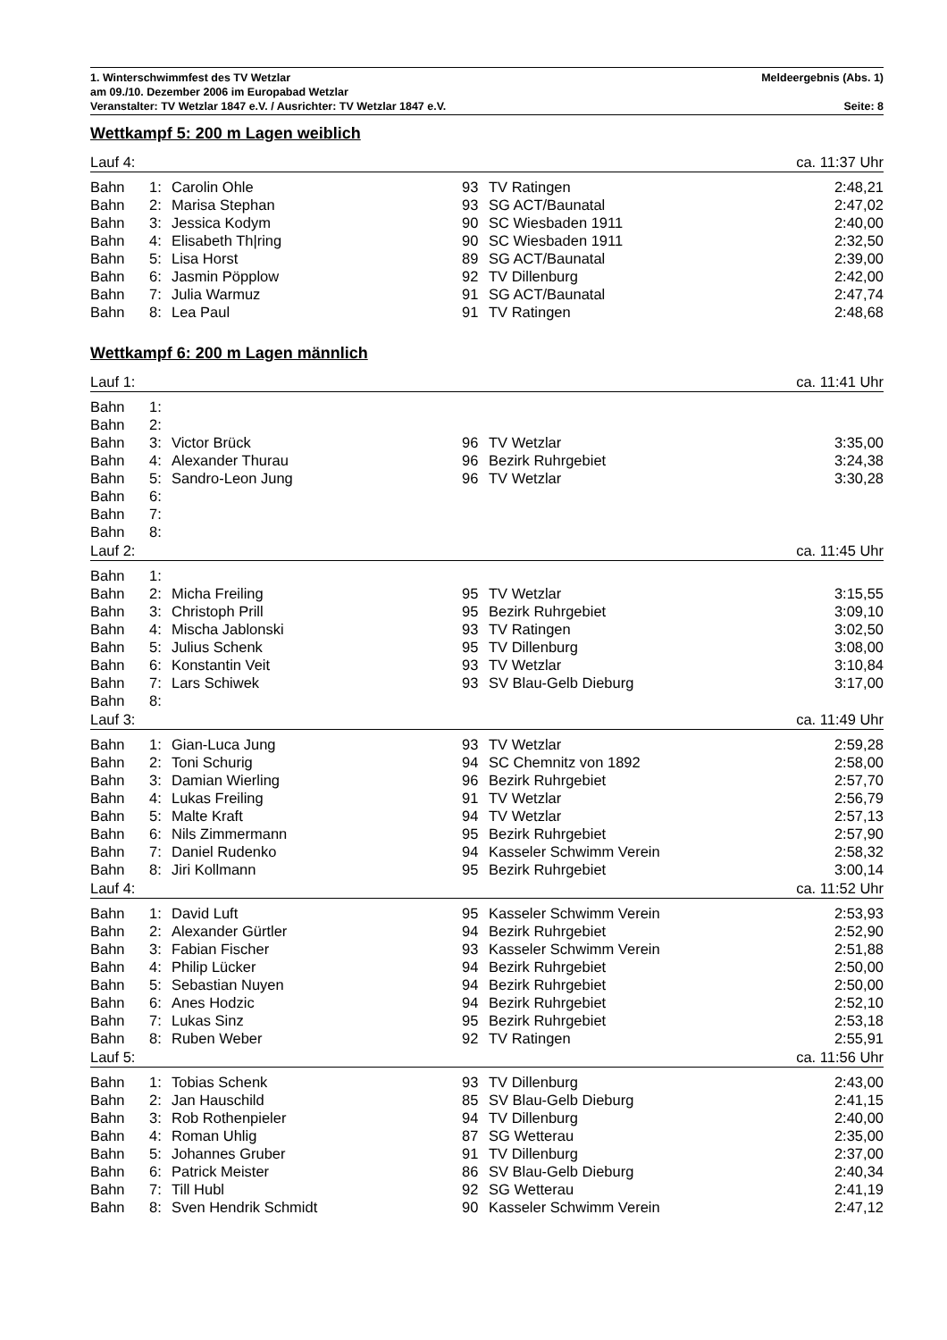1. Winterschwimmfest des TV Wetzlar Meldeergebnis (Abs. 1)
am 09./10. Dezember 2006 im Europabad Wetzlar
Veranstalter: TV Wetzlar 1847 e.V. / Ausrichter: TV Wetzlar 1847 e.V. Seite: 8
Wettkampf 5: 200 m Lagen weiblich
| Lauf 4: | | | | | ca. 11:37 Uhr |
| Bahn | 1: | Carolin Ohle | 93 | TV Ratingen | 2:48,21 |
| Bahn | 2: | Marisa Stephan | 93 | SG ACT/Baunatal | 2:47,02 |
| Bahn | 3: | Jessica Kodym | 90 | SC Wiesbaden 1911 | 2:40,00 |
| Bahn | 4: | Elisabeth Th/ring | 90 | SC Wiesbaden 1911 | 2:32,50 |
| Bahn | 5: | Lisa Horst | 89 | SG ACT/Baunatal | 2:39,00 |
| Bahn | 6: | Jasmin Pöpplow | 92 | TV Dillenburg | 2:42,00 |
| Bahn | 7: | Julia Warmuz | 91 | SG ACT/Baunatal | 2:47,74 |
| Bahn | 8: | Lea Paul | 91 | TV Ratingen | 2:48,68 |
Wettkampf 6: 200 m Lagen männlich
| Lauf 1: | | | | | ca. 11:41 Uhr |
| Bahn | 1: | | | | |
| Bahn | 2: | | | | |
| Bahn | 3: | Victor Brück | 96 | TV Wetzlar | 3:35,00 |
| Bahn | 4: | Alexander Thurau | 96 | Bezirk Ruhrgebiet | 3:24,38 |
| Bahn | 5: | Sandro-Leon Jung | 96 | TV Wetzlar | 3:30,28 |
| Bahn | 6: | | | | |
| Bahn | 7: | | | | |
| Bahn | 8: | | | | |
| Lauf 2: | | | | | ca. 11:45 Uhr |
| Bahn | 1: | | | | |
| Bahn | 2: | Micha Freiling | 95 | TV Wetzlar | 3:15,55 |
| Bahn | 3: | Christoph Prill | 95 | Bezirk Ruhrgebiet | 3:09,10 |
| Bahn | 4: | Mischa Jablonski | 93 | TV Ratingen | 3:02,50 |
| Bahn | 5: | Julius Schenk | 95 | TV Dillenburg | 3:08,00 |
| Bahn | 6: | Konstantin Veit | 93 | TV Wetzlar | 3:10,84 |
| Bahn | 7: | Lars Schiwek | 93 | SV Blau-Gelb Dieburg | 3:17,00 |
| Bahn | 8: | | | | |
| Lauf 3: | | | | | ca. 11:49 Uhr |
| Bahn | 1: | Gian-Luca Jung | 93 | TV Wetzlar | 2:59,28 |
| Bahn | 2: | Toni Schurig | 94 | SC Chemnitz von 1892 | 2:58,00 |
| Bahn | 3: | Damian Wierling | 96 | Bezirk Ruhrgebiet | 2:57,70 |
| Bahn | 4: | Lukas Freiling | 91 | TV Wetzlar | 2:56,79 |
| Bahn | 5: | Malte Kraft | 94 | TV Wetzlar | 2:57,13 |
| Bahn | 6: | Nils Zimmermann | 95 | Bezirk Ruhrgebiet | 2:57,90 |
| Bahn | 7: | Daniel Rudenko | 94 | Kasseler Schwimm Verein | 2:58,32 |
| Bahn | 8: | Jiri Kollmann | 95 | Bezirk Ruhrgebiet | 3:00,14 |
| Lauf 4: | | | | | ca. 11:52 Uhr |
| Bahn | 1: | David Luft | 95 | Kasseler Schwimm Verein | 2:53,93 |
| Bahn | 2: | Alexander Gürtler | 94 | Bezirk Ruhrgebiet | 2:52,90 |
| Bahn | 3: | Fabian Fischer | 93 | Kasseler Schwimm Verein | 2:51,88 |
| Bahn | 4: | Philip Lücker | 94 | Bezirk Ruhrgebiet | 2:50,00 |
| Bahn | 5: | Sebastian Nuyen | 94 | Bezirk Ruhrgebiet | 2:50,00 |
| Bahn | 6: | Anes Hodzic | 94 | Bezirk Ruhrgebiet | 2:52,10 |
| Bahn | 7: | Lukas Sinz | 95 | Bezirk Ruhrgebiet | 2:53,18 |
| Bahn | 8: | Ruben Weber | 92 | TV Ratingen | 2:55,91 |
| Lauf 5: | | | | | ca. 11:56 Uhr |
| Bahn | 1: | Tobias Schenk | 93 | TV Dillenburg | 2:43,00 |
| Bahn | 2: | Jan Hauschild | 85 | SV Blau-Gelb Dieburg | 2:41,15 |
| Bahn | 3: | Rob Rothenpieler | 94 | TV Dillenburg | 2:40,00 |
| Bahn | 4: | Roman Uhlig | 87 | SG Wetterau | 2:35,00 |
| Bahn | 5: | Johannes Gruber | 91 | TV Dillenburg | 2:37,00 |
| Bahn | 6: | Patrick Meister | 86 | SV Blau-Gelb Dieburg | 2:40,34 |
| Bahn | 7: | Till Hubl | 92 | SG Wetterau | 2:41,19 |
| Bahn | 8: | Sven Hendrik Schmidt | 90 | Kasseler Schwimm Verein | 2:47,12 |